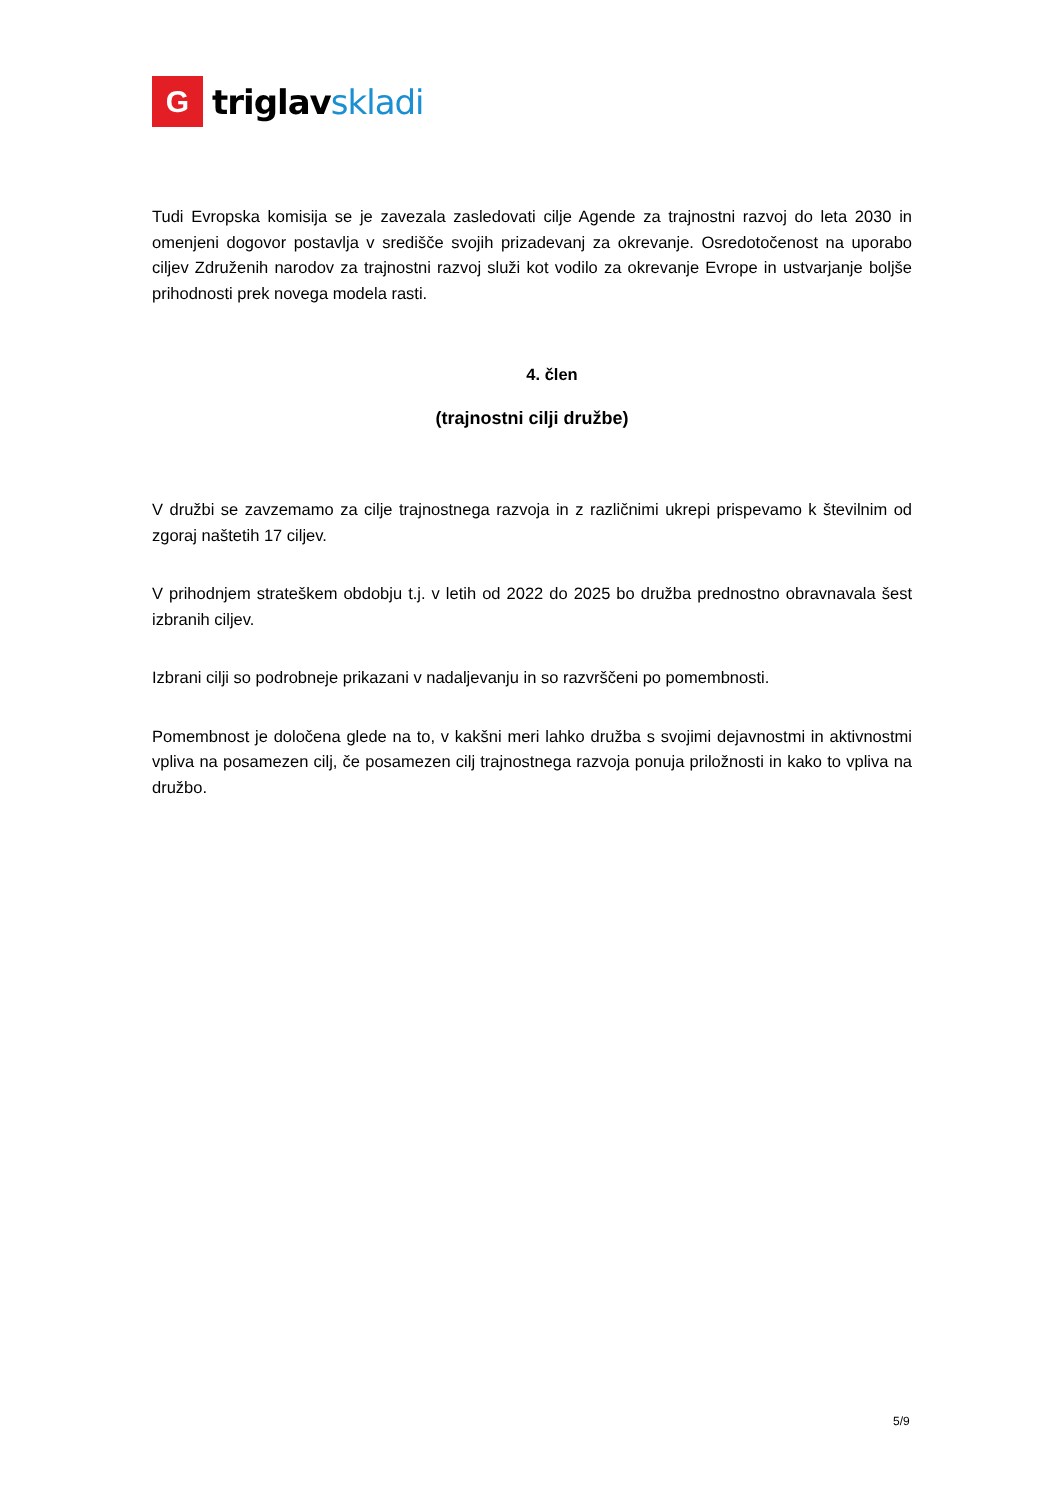G
triglav skladi
Tudi Evropska komisija se je zavezala zasledovati cilje Agende za trajnostni razvoj do leta 2030 in omenjeni dogovor postavlja v središče svojih prizadevanj za okrevanje. Osredotočenost na uporabo ciljev Združenih narodov za trajnostni razvoj služi kot vodilo za okrevanje Evrope in ustvarjanje boljše prihodnosti prek novega modela rasti.
4. člen
(trajnostni cilji družbe)
V družbi se zavzemamo za cilje trajnostnega razvoja in z različnimi ukrepi prispevamo k številnim od zgoraj naštetih 17 ciljev.
V prihodnjem strateškem obdobju t.j. v letih od 2022 do 2025 bo družba prednostno obravnavala šest izbranih ciljev.
Izbrani cilji so podrobneje prikazani v nadaljevanju in so razvrščeni po pomembnosti.
Pomembnost je določena glede na to, v kakšni meri lahko družba s svojimi dejavnostmi in aktivnostmi vpliva na posamezen cilj, če posamezen cilj trajnostnega razvoja ponuja priložnosti in kako to vpliva na družbo.
5/9